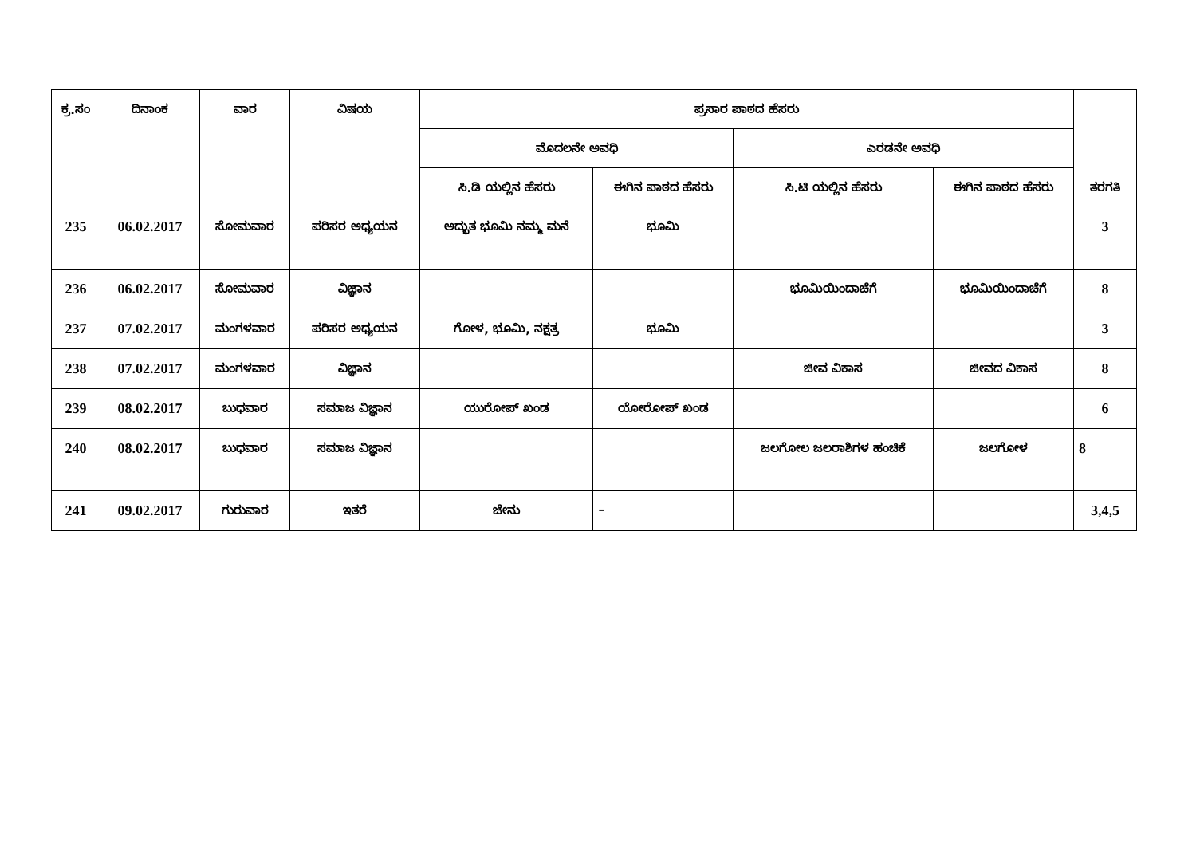| ಕ್ರ.ಸಂ | ದಿನಾಂಕ | ವಾರ | ವಿಷಯ | ಪ್ರಸಾರ ಪಾಠದ ಹೆಸರು | | | | ತರಗತಿ |
| --- | --- | --- | --- | --- | --- | --- | --- | --- |
| | | | | ಮೊದಲನೇ ಅವಧಿ | | ಎರಡನೇ ಅವಧಿ | | |
| | | | | ಸಿ.ಡಿ ಯಲ್ಲಿನ ಹೆಸರು | ಈಗಿನ ಪಾಠದ ಹೆಸರು | ಸಿ.ಟಿ ಯಲ್ಲಿನ ಹೆಸರು | ಈಗಿನ ಪಾಠದ ಹೆಸರು | |
| 235 | 06.02.2017 | ಸೋಮವಾರ | ಪರಿಸರ ಅಧ್ಯಯನ | ಅದ್ಭುತ ಭೂಮಿ ನಮ್ಮ ಮನೆ | ಭೂಮಿ | | | 3 |
| 236 | 06.02.2017 | ಸೋಮವಾರ | ವಿಜ್ಞಾನ | | | ಭೂಮಿಯಿಂದಾಚೆಗೆ | ಭೂಮಿಯಿಂದಾಚೆಗೆ | 8 |
| 237 | 07.02.2017 | ಮಂಗಳವಾರ | ಪರಿಸರ ಅಧ್ಯಯನ | ಗೋಳ, ಭೂಮಿ, ನಕ್ಷತ್ರ | ಭೂಮಿ | | | 3 |
| 238 | 07.02.2017 | ಮಂಗಳವಾರ | ವಿಜ್ಞಾನ | | | ಜೀವ ವಿಕಾಸ | ಜೀವದ ವಿಕಾಸ | 8 |
| 239 | 08.02.2017 | ಬುಧವಾರ | ಸಮಾಜ ವಿಜ್ಞಾನ | ಯುರೋಪ್ ಖಂಡ | ಯೋರೋಪ್ ಖಂಡ | | | 6 |
| 240 | 08.02.2017 | ಬುಧವಾರ | ಸಮಾಜ ವಿಜ್ಞಾನ | | | ಜಲಗೋಲ ಜಲರಾಶಿಗಳ ಹಂಚಿಕೆ | ಜಲಗೋಳ | 8 |
| 241 | 09.02.2017 | ಗುರುವಾರ | ಇತರೆ | ಜೇನು | – | | | 3,4,5 |